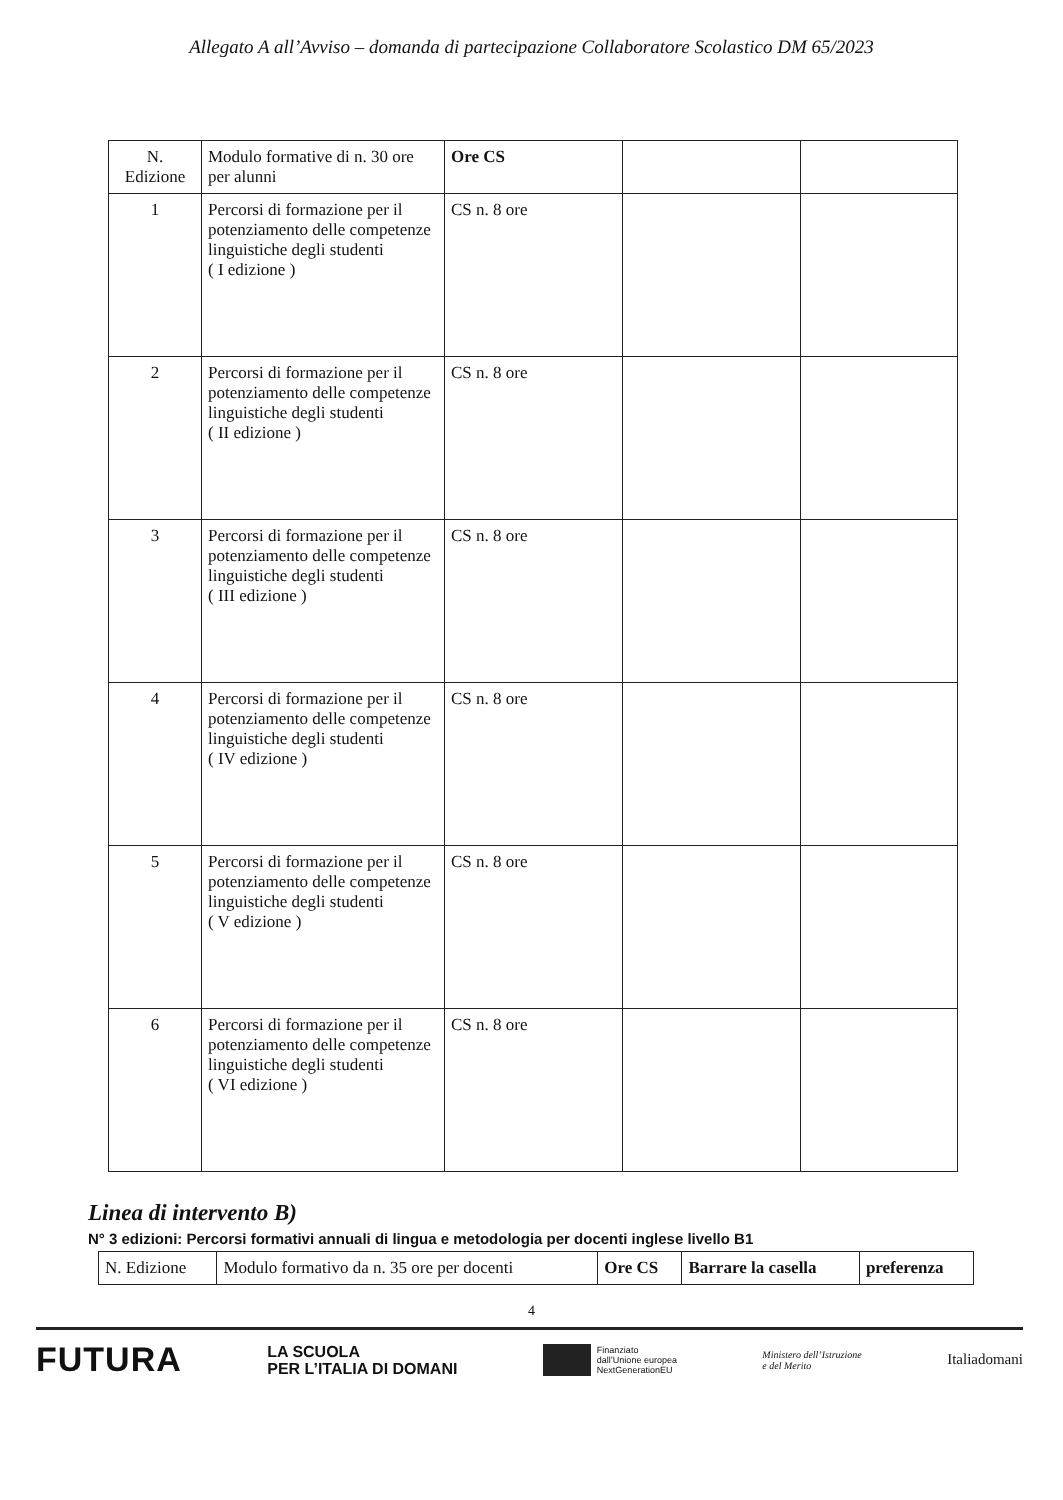Allegato A all’Avviso – domanda di partecipazione Collaboratore Scolastico DM 65/2023
| N. Edizione | Modulo formative di n. 30 ore per alunni | Ore CS | | |
| 1 | Percorsi di formazione per il potenziamento delle competenze linguistiche degli studenti ( I edizione ) | CS n. 8 ore | | |
| 2 | Percorsi di formazione per il potenziamento delle competenze linguistiche degli studenti ( II edizione ) | CS n. 8 ore | | |
| 3 | Percorsi di formazione per il potenziamento delle competenze linguistiche degli studenti ( III edizione ) | CS n. 8 ore | | |
| 4 | Percorsi di formazione per il potenziamento delle competenze linguistiche degli studenti ( IV edizione ) | CS n. 8 ore | | |
| 5 | Percorsi di formazione per il potenziamento delle competenze linguistiche degli studenti ( V edizione ) | CS n. 8 ore | | |
| 6 | Percorsi di formazione per il potenziamento delle competenze linguistiche degli studenti ( VI edizione ) | CS n. 8 ore | | |
Linea di intervento B)
N° 3 edizioni: Percorsi formativi annuali di lingua e metodologia per docenti inglese livello B1
| N. Edizione | Modulo formativo da n. 35 ore per docenti | Ore CS | Barrare la casella | preferenza |
4
FUTURA LA SCUOLA
PER L’ITALIA DI DOMANI Finanziato
dall’Unione europea
NextGenerationEU Ministero dell’Istruzione
e del Merito Italiadomani